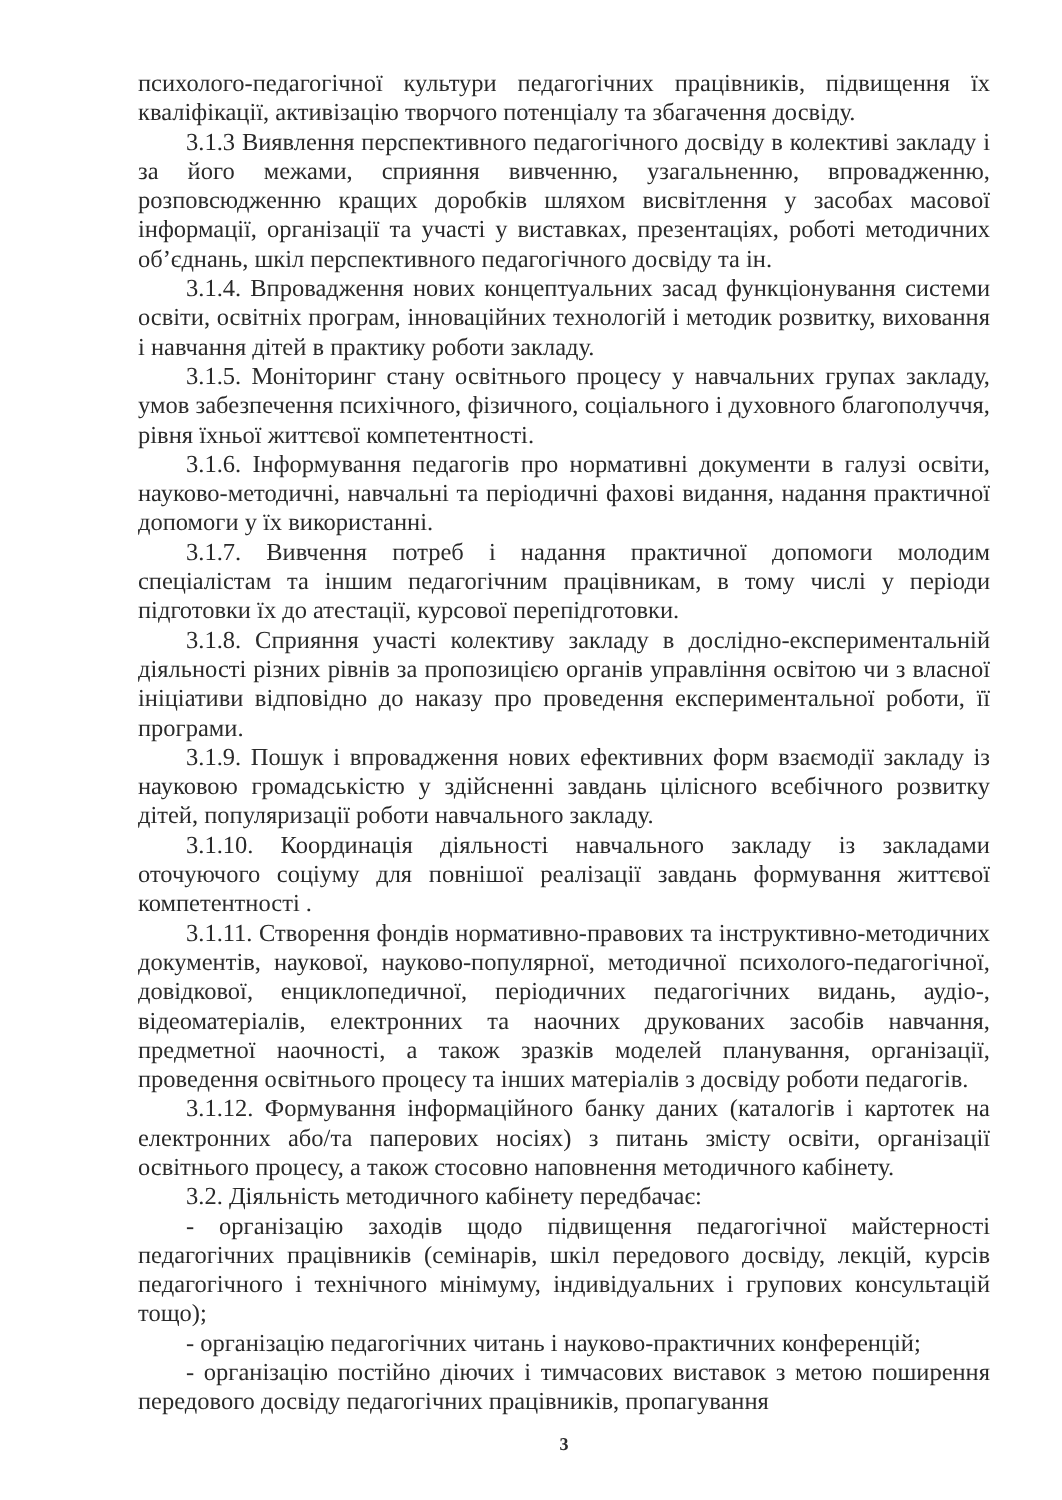психолого-педагогічної культури педагогічних працівників, підвищення їх кваліфікації, активізацію творчого потенціалу та збагачення досвіду.
3.1.3 Виявлення перспективного педагогічного досвіду в колективі закладу і за його межами, сприяння вивченню, узагальненню, впровадженню, розповсюдженню кращих доробків шляхом висвітлення у засобах масової інформації, організації та участі у виставках, презентаціях, роботі методичних об’єднань, шкіл перспективного педагогічного досвіду та ін.
3.1.4. Впровадження нових концептуальних засад функціонування системи освіти, освітніх програм, інноваційних технологій і методик розвитку, виховання і навчання дітей в практику роботи закладу.
3.1.5. Моніторинг стану освітнього процесу у навчальних групах закладу, умов забезпечення психічного, фізичного, соціального і духовного благополуччя, рівня їхньої життєвої компетентності.
3.1.6. Інформування педагогів про нормативні документи в галузі освіти, науково-методичні, навчальні та періодичні фахові видання, надання практичної допомоги у їх використанні.
3.1.7. Вивчення потреб і надання практичної допомоги молодим спеціалістам та іншим педагогічним працівникам, в тому числі у періоди підготовки їх до атестації, курсової перепідготовки.
3.1.8. Сприяння участі колективу закладу в дослідно-експериментальній діяльності різних рівнів за пропозицією органів управління освітою чи з власної ініціативи відповідно до наказу про проведення експериментальної роботи, її програми.
3.1.9. Пошук і впровадження нових ефективних форм взаємодії закладу із науковою громадськістю у здійсненні завдань цілісного всебічного розвитку дітей, популяризації роботи навчального закладу.
3.1.10. Координація діяльності навчального закладу із закладами оточуючого соціуму для повнішої реалізації завдань формування життєвої компетентності .
3.1.11. Створення фондів нормативно-правових та інструктивно-методичних документів, наукової, науково-популярної, методичної психолого-педагогічної, довідкової, енциклопедичної, періодичних педагогічних видань, аудіо-, відеоматеріалів, електронних та наочних друкованих засобів навчання, предметної наочності, а також зразків моделей планування, організації, проведення освітнього процесу та інших матеріалів з досвіду роботи педагогів.
3.1.12. Формування інформаційного банку даних (каталогів і картотек на електронних або/та паперових носіях) з питань змісту освіти, організації освітнього процесу, а також стосовно наповнення методичного кабінету.
3.2. Діяльність методичного кабінету передбачає:
- організацію заходів щодо підвищення педагогічної майстерності педагогічних працівників (семінарів, шкіл передового досвіду, лекцій, курсів педагогічного і технічного мінімуму, індивідуальних і групових консультацій тощо);
- організацію педагогічних читань і науково-практичних конференцій;
- організацію постійно діючих і тимчасових виставок з метою поширення передового досвіду педагогічних працівників, пропагування
3